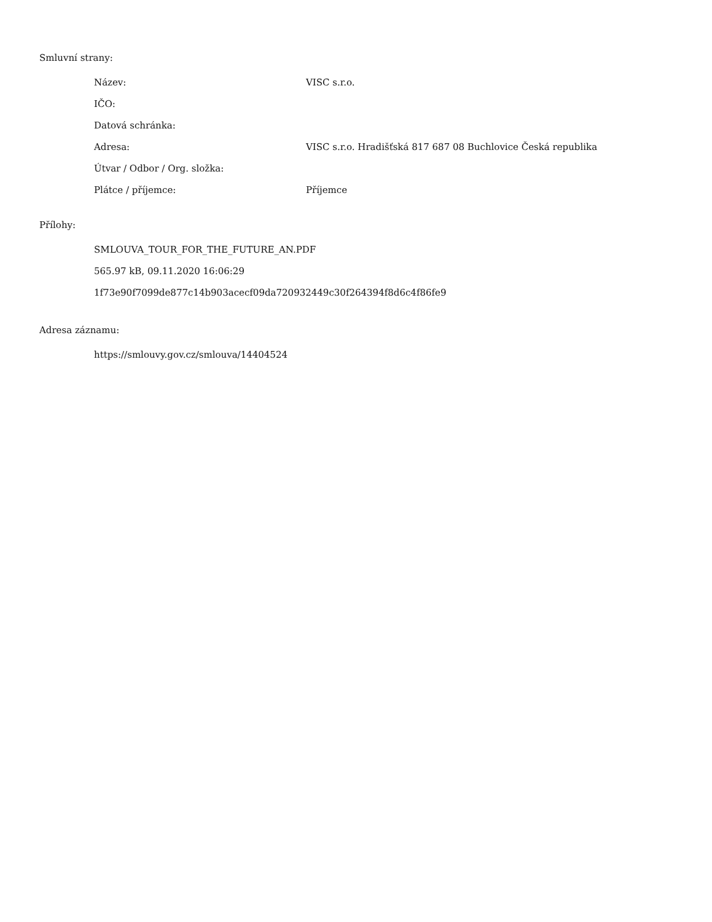Smluvní strany:
| Název: | VISC s.r.o. |
| IČO: | |
| Datová schránka: | |
| Adresa: | VISC s.r.o. Hradišťská 817 687 08 Buchlovice Česká republika |
| Útvar / Odbor / Org. složka: | |
| Plátce / příjemce: | Příjemce |
Přílohy:
SMLOUVA_TOUR_FOR_THE_FUTURE_AN.PDF
565.97 kB, 09.11.2020 16:06:29
1f73e90f7099de877c14b903acecf09da720932449c30f264394f8d6c4f86fe9
Adresa záznamu:
https://smlouvy.gov.cz/smlouva/14404524